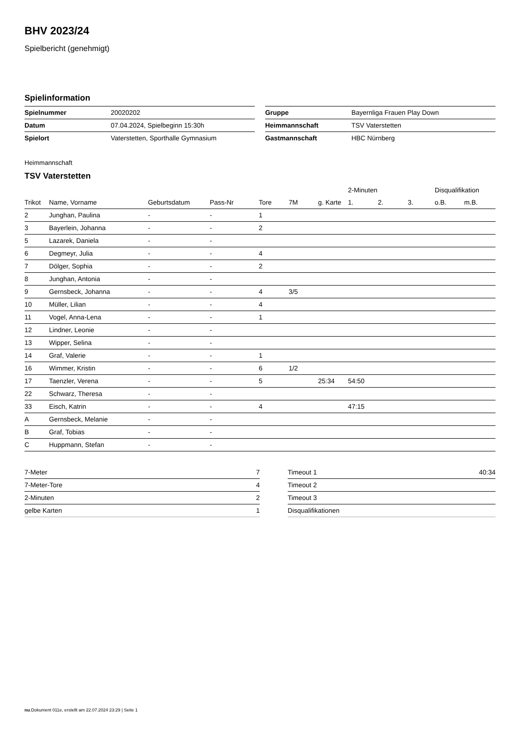BHV 2023/24
Spielbericht (genehmigt)
Spielinformation
| Spielnummer | 20020202 |
| Datum | 07.04.2024, Spielbeginn 15:30h |
| Spielort | Vaterstetten, Sporthalle Gymnasium |
| Gruppe | Bayernliga Frauen Play Down |
| Heimmannschaft | TSV Vaterstetten |
| Gastmannschaft | HBC Nürnberg |
Heimmannschaft
TSV Vaterstetten
| | | | | | | | 2-Minuten | | | Disqualifikation | |
| --- | --- | --- | --- | --- | --- | --- | --- | --- | --- | --- | --- |
| Trikot | Name, Vorname | Geburtsdatum | Pass-Nr | Tore | 7M | g. Karte | 1. | 2. | 3. | o.B. | m.B. |
| 2 | Junghan, Paulina | - | - | 1 | | | | | | | |
| 3 | Bayerlein, Johanna | - | - | 2 | | | | | | | |
| 5 | Lazarek, Daniela | - | - | | | | | | | | |
| 6 | Degmeyr, Julia | - | - | 4 | | | | | | | |
| 7 | Dölger, Sophia | - | - | 2 | | | | | | | |
| 8 | Junghan, Antonia | - | - | | | | | | | | |
| 9 | Gernsbeck, Johanna | - | - | 4 | 3/5 | | | | | | |
| 10 | Müller, Lilian | - | - | 4 | | | | | | | |
| 11 | Vogel, Anna-Lena | - | - | 1 | | | | | | | |
| 12 | Lindner, Leonie | - | - | | | | | | | | |
| 13 | Wipper, Selina | - | - | | | | | | | | |
| 14 | Graf, Valerie | - | - | 1 | | | | | | | |
| 16 | Wimmer, Kristin | - | - | 6 | 1/2 | | | | | | |
| 17 | Taenzler, Verena | - | - | 5 | | 25:34 | 54:50 | | | | |
| 22 | Schwarz, Theresa | - | - | | | | | | | | |
| 33 | Eisch, Katrin | - | - | 4 | | | 47:15 | | | | |
| A | Gernsbeck, Melanie | - | - | | | | | | | | |
| B | Graf, Tobias | - | - | | | | | | | | |
| C | Huppmann, Stefan | - | - | | | | | | | | |
| 7-Meter | 7 |
| 7-Meter-Tore | 4 |
| 2-Minuten | 2 |
| gelbe Karten | 1 |
| Timeout 1 | 40:34 |
| Timeout 2 | |
| Timeout 3 | |
| Disqualifikationen | |
nu.Dokument 011e, erstellt am 22.07.2024 23:29 | Seite 1